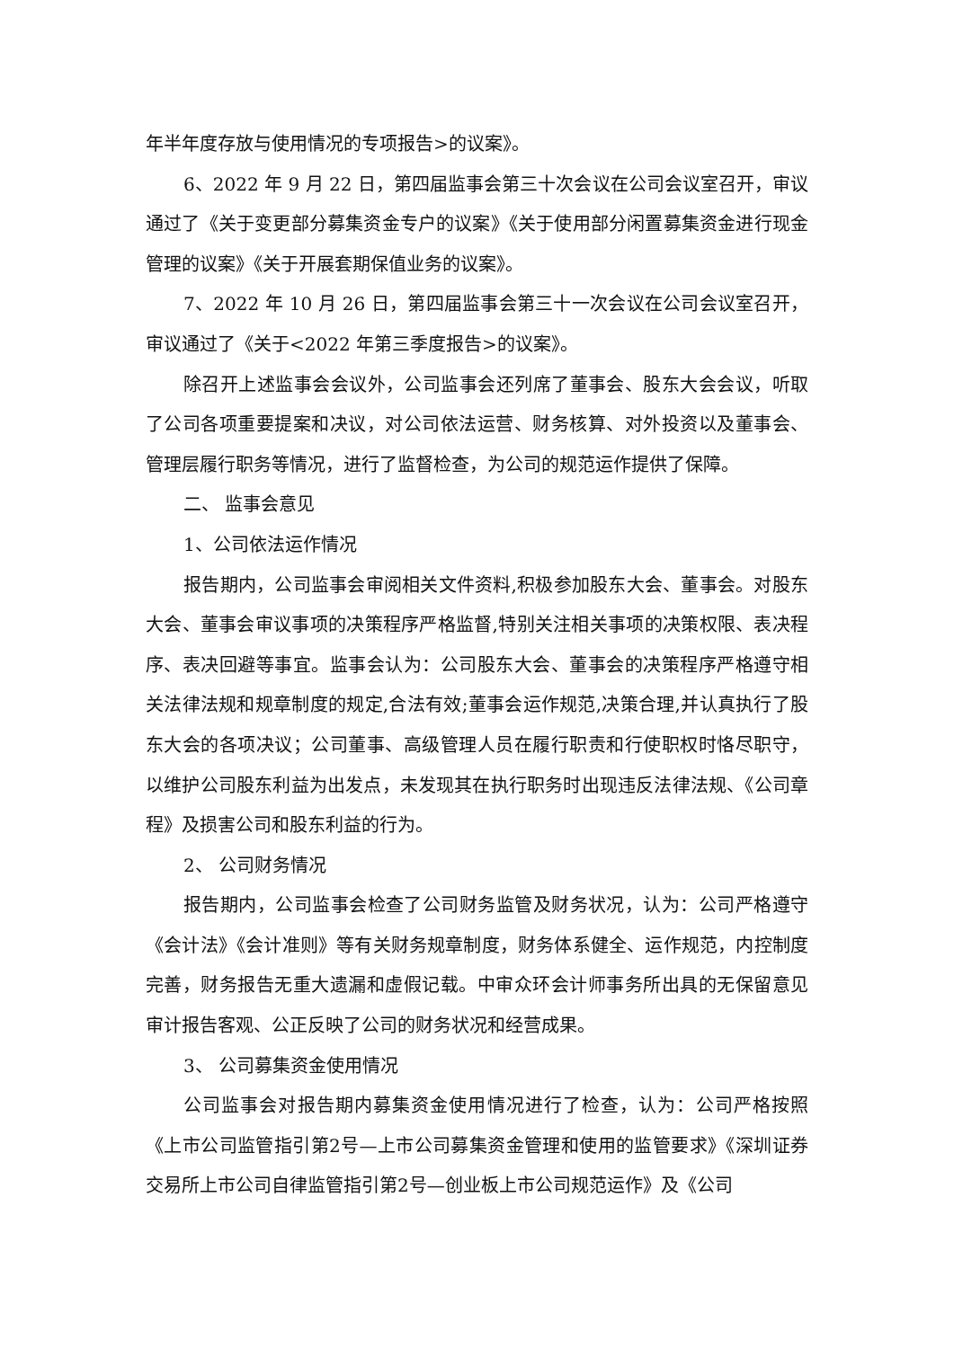年半年度存放与使用情况的专项报告>的议案》。
6、2022 年 9 月 22 日，第四届监事会第三十次会议在公司会议室召开，审议通过了《关于变更部分募集资金专户的议案》《关于使用部分闲置募集资金进行现金管理的议案》《关于开展套期保值业务的议案》。
7、2022 年 10 月 26 日，第四届监事会第三十一次会议在公司会议室召开，审议通过了《关于<2022 年第三季度报告>的议案》。
除召开上述监事会会议外，公司监事会还列席了董事会、股东大会会议，听取了公司各项重要提案和决议，对公司依法运营、财务核算、对外投资以及董事会、管理层履行职务等情况，进行了监督检查，为公司的规范运作提供了保障。
二、 监事会意见
1、公司依法运作情况
报告期内，公司监事会审阅相关文件资料,积极参加股东大会、董事会。对股东大会、董事会审议事项的决策程序严格监督,特别关注相关事项的决策权限、表决程序、表决回避等事宜。监事会认为：公司股东大会、董事会的决策程序严格遵守相关法律法规和规章制度的规定,合法有效;董事会运作规范,决策合理,并认真执行了股东大会的各项决议；公司董事、高级管理人员在履行职责和行使职权时恪尽职守，以维护公司股东利益为出发点，未发现其在执行职务时出现违反法律法规、《公司章程》及损害公司和股东利益的行为。
2、 公司财务情况
报告期内，公司监事会检查了公司财务监管及财务状况，认为：公司严格遵守《会计法》《会计准则》等有关财务规章制度，财务体系健全、运作规范，内控制度完善，财务报告无重大遗漏和虚假记载。中审众环会计师事务所出具的无保留意见审计报告客观、公正反映了公司的财务状况和经营成果。
3、 公司募集资金使用情况
公司监事会对报告期内募集资金使用情况进行了检查，认为：公司严格按照《上市公司监管指引第2号—上市公司募集资金管理和使用的监管要求》《深圳证券交易所上市公司自律监管指引第2号—创业板上市公司规范运作》及《公司